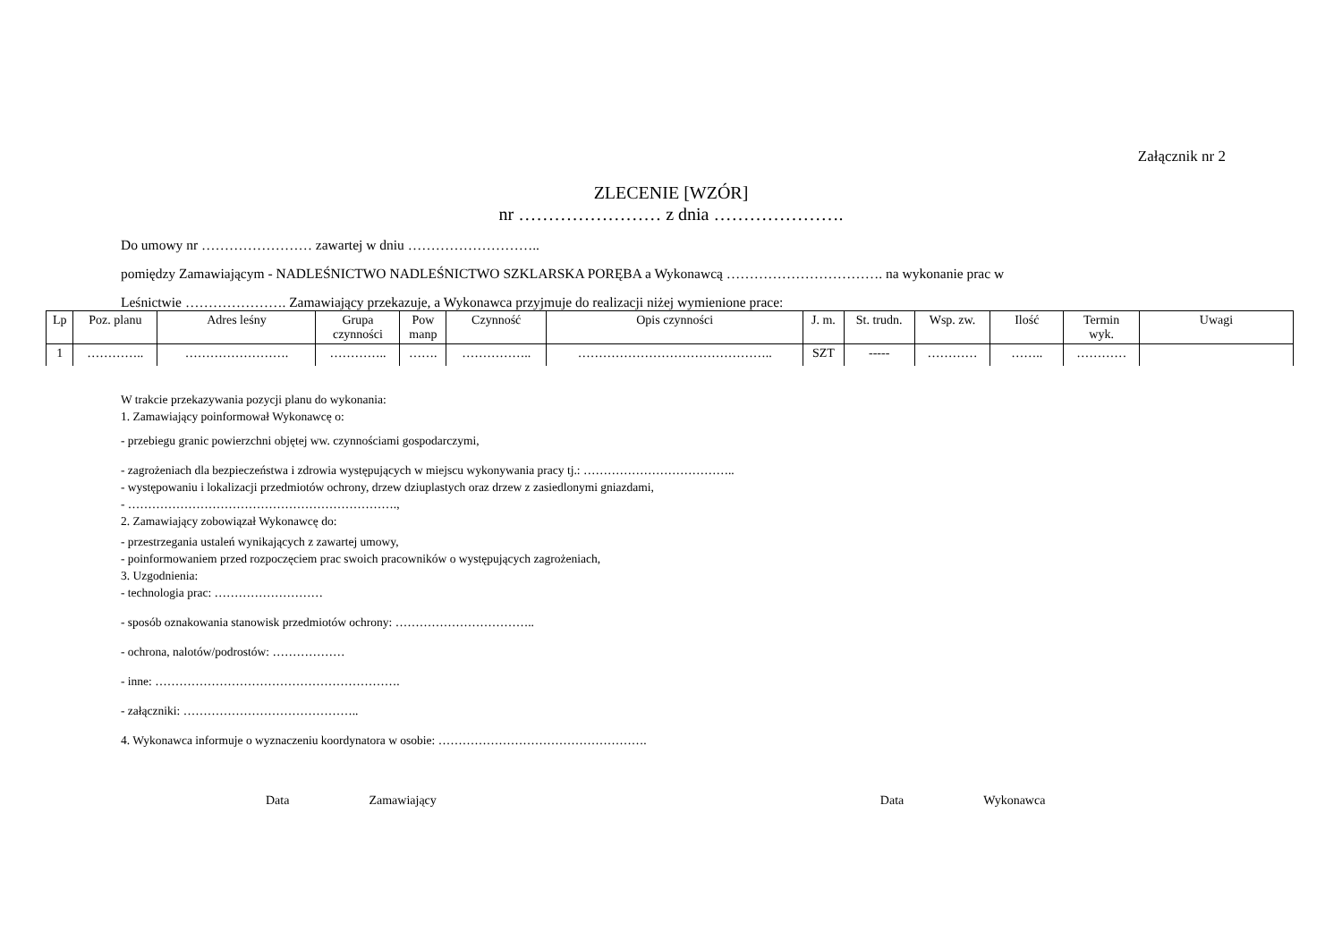Załącznik nr 2
ZLECENIE [WZÓR]
nr …………………… z dnia ………………….
Do umowy nr …………………… zawartej w dniu ………………………..
pomiędzy Zamawiającym - NADLEŚNICTWO NADLEŚNICTWO SZKLARSKA PORĘBA a Wykonawcą ……………………………. na wykonanie prac w
Leśnictwie …………………. Zamawiający przekazuje, a Wykonawca przyjmuje do realizacji niżej wymienione prace:
| Lp | Poz. planu | Adres leśny | Grupa czynności | Pow manp | Czynność | Opis czynności | J. m. | St. trudn. | Wsp. zw. | Ilość | Termin wyk. | Uwagi |
| --- | --- | --- | --- | --- | --- | --- | --- | --- | --- | --- | --- | --- |
| 1 | ………….. | ……………………. | ………….. | ……. | …………….. | ……………………………………….. | SZT | ----- | ………… | …….. | ………… | |
W trakcie przekazywania pozycji planu do wykonania:
1. Zamawiający poinformował Wykonawcę o:
- przebiegu granic powierzchni objętej ww. czynnościami gospodarczymi,
- zagrożeniach dla bezpieczeństwa i zdrowia występujących w miejscu wykonywania pracy tj.: ………………………………..
- występowaniu i lokalizacji przedmiotów ochrony, drzew dziuplastych oraz drzew z zasiedlonymi gniazdami,
- ………………………………………………………….,
2. Zamawiający zobowiązał Wykonawcę do:
- przestrzegania ustaleń wynikających z zawartej umowy,
- poinformowaniem przed rozpoczęciem prac swoich pracowników o występujących zagrożeniach,
3. Uzgodnienia:
- technologia prac: ………………………
- sposób oznakowania stanowisk przedmiotów ochrony: ……………………………..
- ochrona, nalotów/podrostów: ………………
- inne: …………………………………………………….
- załączniki: ……………………………………..
4. Wykonawca informuje o wyznaczeniu koordynatora w osobie: …………………………………………….
Data Zamawiający Data Wykonawca